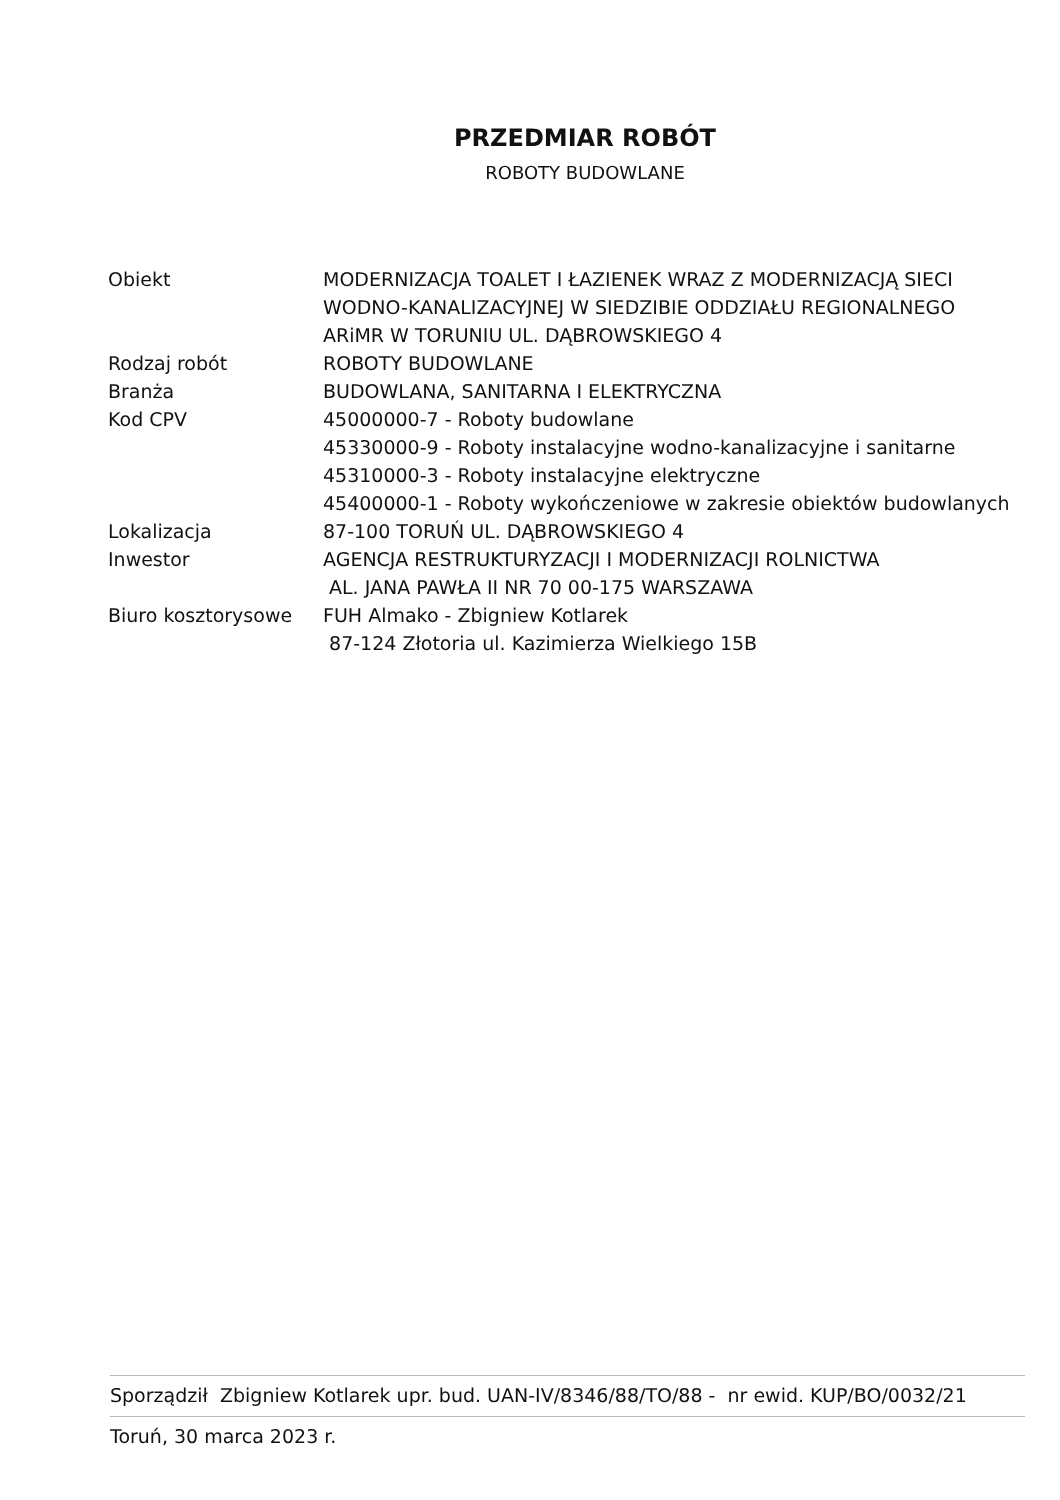PRZEDMIAR ROBÓT
ROBOTY BUDOWLANE
| Obiekt | MODERNIZACJA TOALET I ŁAZIENEK WRAZ Z MODERNIZACJĄ SIECI WODNO-KANALIZACYJNEJ W SIEDZIBIE ODDZIAŁU REGIONALNEGO ARiMR W TORUNIU UL. DĄBROWSKIEGO 4 |
| Rodzaj robót | ROBOTY BUDOWLANE |
| Branża | BUDOWLANA, SANITARNA I ELEKTRYCZNA |
| Kod CPV | 45000000-7 - Roboty budowlane 45330000-9 - Roboty instalacyjne wodno-kanalizacyjne i sanitarne 45310000-3 - Roboty instalacyjne elektryczne 45400000-1 - Roboty wykończeniowe w zakresie obiektów budowlanych |
| Lokalizacja | 87-100 TORUŃ UL. DĄBROWSKIEGO 4 |
| Inwestor | AGENCJA RESTRUKTURYZACJI I MODERNIZACJI ROLNICTWA AL. JANA PAWŁA II NR 70 00-175 WARSZAWA |
| Biuro kosztorysowe | FUH Almako - Zbigniew Kotlarek 87-124 Złotoria ul. Kazimierza Wielkiego 15B |
Sporządził Zbigniew Kotlarek upr. bud. UAN-IV/8346/88/TO/88 - nr ewid. KUP/BO/0032/21
Toruń, 30 marca 2023 r.